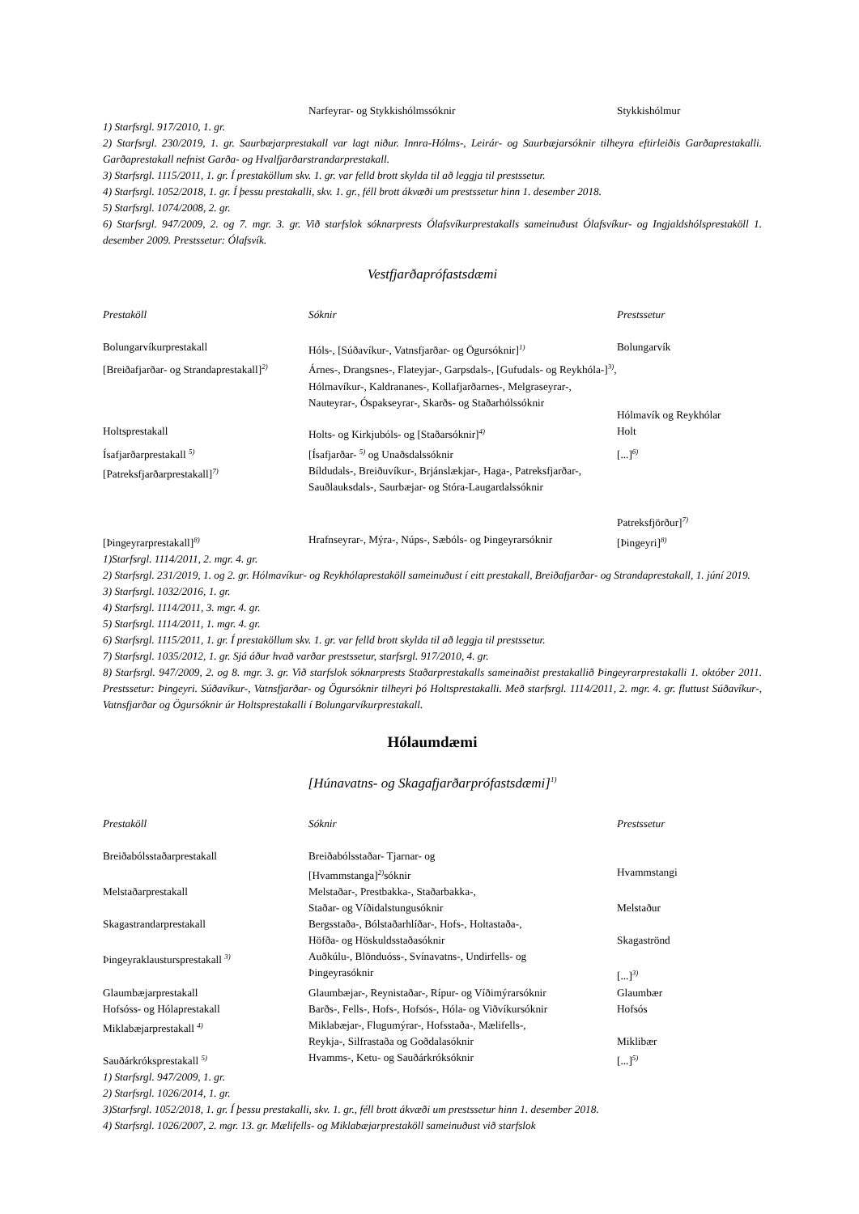| | Narfeyrar- og Stykkishólmssóknir | Stykkishólmur |
1) Starfsrgl. 917/2010, 1. gr.
2) Starfsrgl. 230/2019, 1. gr. Saurbæjarprestakall var lagt niður. Innra-Hólms-, Leirár- og Saurbæjarsóknir tilheyra eftirleiðis Garðaprestakalli. Garðaprestakall nefnist Garða- og Hvalfjarðarstrandarprestakall.
3) Starfsrgl. 1115/2011, 1. gr. Í prestaköllum skv. 1. gr. var felld brott skylda til að leggja til prestssetur.
4) Starfsrgl. 1052/2018, 1. gr. Í þessu prestakalli, skv. 1. gr., féll brott ákvæði um prestssetur hinn 1. desember 2018.
5) Starfsrgl. 1074/2008, 2. gr.
6) Starfsrgl. 947/2009, 2. og 7. mgr. 3. gr. Við starfslok sóknarprests Ólafsvíkurprestakalls sameinuðust Ólafsvíkur- og Ingjaldshólsprestaköll 1. desember 2009. Prestssetur: Ólafsvík.
Vestfjarðaprófastsdæmi
| Prestaköll | Sóknir | Prestssetur |
| --- | --- | --- |
| Bolungarvíkurprestakall | Hóls-, [Súðavíkur-, Vatnsfjarðar- og Ögursóknir]<sup>1)</sup> | Bolungarvík |
| [Breiðafjarðar- og Strandaprestakall]<sup>2)</sup> | Árnes-, Drangsnes-, Flateyjar-, Garpsdals-, [Gufudals- og Reykhóla-]<sup>3)</sup>, Hólmavíkur-, Kaldrananes-, Kollafjarðarnes-, Melgraseyrar-, Nauteyrar-, Óspakseyrar-, Skarðs- og Staðarhólssóknir | Hólmavík og Reykhólar |
| Holtsprestakall | Holts- og Kirkjubóls- og [Staðarsóknir]<sup>4)</sup> | Holt |
| Ísafjarðarprestakall <sup>5)</sup> | [Ísafjarðar- <sup>5)</sup> og Unaðsdalssóknir | [...]<sup>6)</sup> |
| [Patreksfjarðarprestakall]<sup>7)</sup> | Bíldudals-, Breiðuvíkur-, Brjánslækjar-, Haga-, Patreksfjarðar-, Sauðlauksdals-, Saurbæjar- og Stóra-Laugardalssóknir | Patreksfjörður]<sup>7)</sup> |
| [Þingeyrarprestakall]<sup>8)</sup> | Hrafnseyrar-, Mýra-, Núps-, Sæbóls- og Þingeyrarsóknir | [Þingeyri]<sup>8)</sup> |
1)Starfsrgl. 1114/2011, 2. mgr. 4. gr.
2) Starfsrgl. 231/2019, 1. og 2. gr. Hólmavíkur- og Reykhólaprestaköll sameinuðust í eitt prestakall, Breiðafjarðar- og Strandaprestakall, 1. júní 2019.
3) Starfsrgl. 1032/2016, 1. gr.
4) Starfsrgl. 1114/2011, 3. mgr. 4. gr.
5) Starfsrgl. 1114/2011, 1. mgr. 4. gr.
6) Starfsrgl. 1115/2011, 1. gr. Í prestaköllum skv. 1. gr. var felld brott skylda til að leggja til prestssetur.
7) Starfsrgl. 1035/2012, 1. gr. Sjá áður hvað varðar prestssetur, starfsrgl. 917/2010, 4. gr.
8) Starfsrgl. 947/2009, 2. og 8. mgr. 3. gr. Við starfslok sóknarprests Staðarprestakalls sameinaðist prestakallið Þingeyrarprestakalli 1. október 2011. Prestssetur: Þingeyri. Súðavíkur-, Vatnsfjarðar- og Ögursóknir tilheyri þó Holtsprestakalli. Með starfsrgl. 1114/2011, 2. mgr. 4. gr. fluttust Súðavíkur-, Vatnsfjarðar og Ögursóknir úr Holtsprestakalli í Bolungarvíkurprestakall.
Hólaumdæmi
[Húnavatns- og Skagafjarðarprófastsdæmi]<sup>1)</sup>
| Prestaköll | Sóknir | Prestssetur |
| --- | --- | --- |
| Breiðabólsstaðarprestakall | Breiðabólsstaðar- Tjarnar- og [Hvammstanga]<sup>2)</sup>sóknir | Hvammstangi |
| Melstaðarprestakall | Melstaðar-, Prestbakka-, Staðarbakka-, Staðar- og Víðidalstungusóknir | Melstaður |
| Skagastrandarprestakall | Bergsstaða-, Bólstaðarhlíðar-, Hofs-, Holtastaða-, Höfða- og Höskuldsstaðasóknir | Skagaströnd |
| Þingeyraklaustursprestakall <sup>3)</sup> | Auðkúlu-, Blönduóss-, Svínavatns-, Undirfells- og Þingeyrasóknir | [...]<sup>3)</sup> |
| Glaumbæjarprestakall | Glaumbæjar-, Reynistaðar-, Rípur- og Víðimýrarsóknir | Glaumbær |
| Hofsóss- og Hólaprestakall | Barðs-, Fells-, Hofs-, Hofsós-, Hóla- og Viðvíkursóknir | Hofsós |
| Miklabæjarprestakall <sup>4)</sup> | Miklabæjar-, Flugumýrar-, Hofsstaða-, Mælifells-, Reykja-, Silfrastaða og Goðdalasóknir | Miklibær |
| Sauðárkróksprestakall <sup>5)</sup> | Hvamms-, Ketu- og Sauðárkróksóknir | [...]<sup>5)</sup> |
1) Starfsrgl. 947/2009, 1. gr.
2) Starfsrgl. 1026/2014, 1. gr.
3)Starfsrgl. 1052/2018, 1. gr. Í þessu prestakalli, skv. 1. gr., féll brott ákvæði um prestssetur hinn 1. desember 2018.
4) Starfsrgl. 1026/2007, 2. mgr. 13. gr. Mælifells- og Miklabæjarprestaköll sameinuðust við starfslok